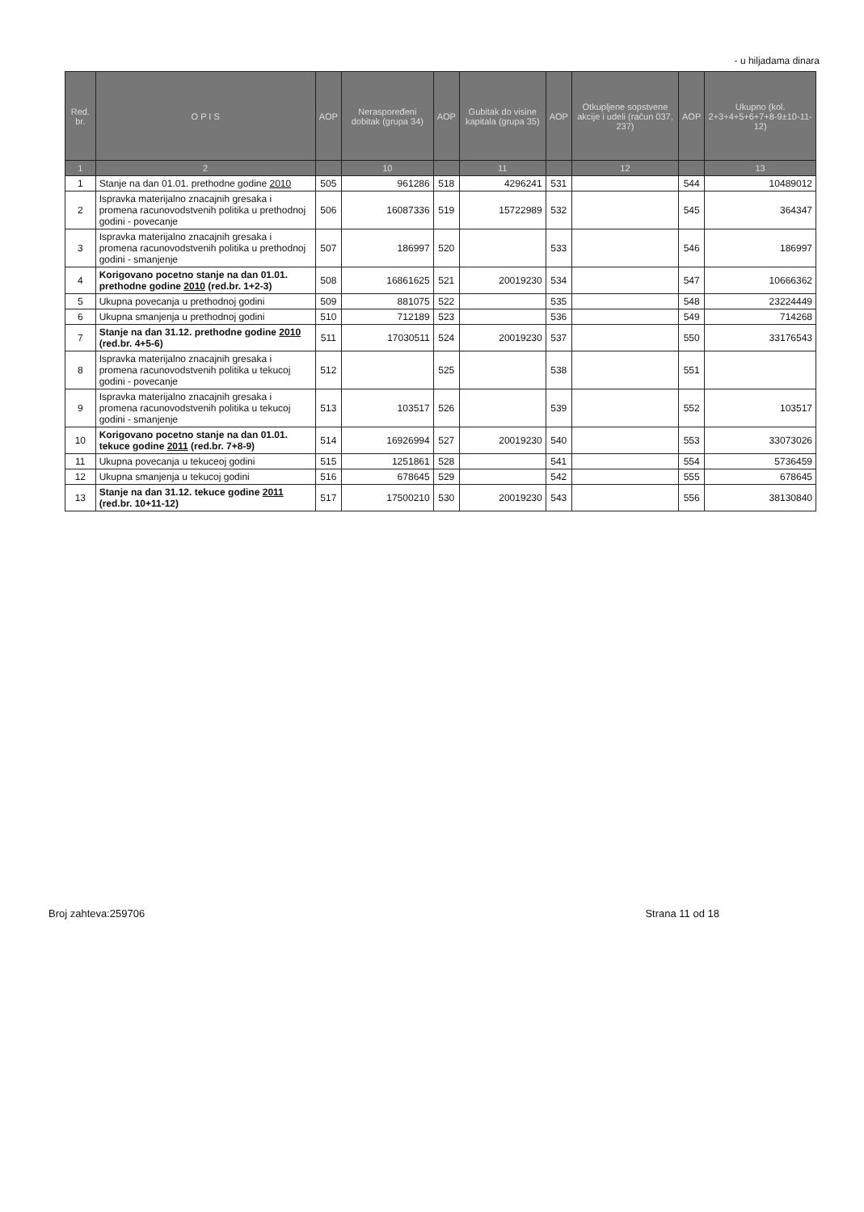- u hiljadama dinara
| Red. br. | O P I S | AOP | Neraspoređeni dobitak (grupa 34) | AOP | Gubitak do visine kapitala (grupa 35) | AOP | Otkupljene sopstvene akcije i udeli (račun 037, 237) | AOP | Ukupno (kol. 2+3+4+5+6+7+8-9±10-11-12) |
| --- | --- | --- | --- | --- | --- | --- | --- | --- | --- |
| 1 | 2 | | 10 | | 11 | | 12 | | 13 |
| 1 | Stanje na dan 01.01. prethodne godine 2010 | 505 | 961286 | 518 | 4296241 | 531 | | 544 | 10489012 |
| 2 | Ispravka materijalno znacajnih gresaka i promena racunovodstvenih politika u prethodnoj godini - povecanje | 506 | 16087336 | 519 | 15722989 | 532 | | 545 | 364347 |
| 3 | Ispravka materijalno znacajnih gresaka i promena racunovodstvenih politika u prethodnoj godini - smanjenje | 507 | 186997 | 520 | | 533 | | 546 | 186997 |
| 4 | Korigovano pocetno stanje na dan 01.01. prethodne godine 2010 (red.br. 1+2-3) | 508 | 16861625 | 521 | 20019230 | 534 | | 547 | 10666362 |
| 5 | Ukupna povecanja u prethodnoj godini | 509 | 881075 | 522 | | 535 | | 548 | 23224449 |
| 6 | Ukupna smanjenja u prethodnoj godini | 510 | 712189 | 523 | | 536 | | 549 | 714268 |
| 7 | Stanje na dan 31.12. prethodne godine 2010 (red.br. 4+5-6) | 511 | 17030511 | 524 | 20019230 | 537 | | 550 | 33176543 |
| 8 | Ispravka materijalno znacajnih gresaka i promena racunovodstvenih politika u tekucoj godini - povecanje | 512 | | 525 | | 538 | | 551 | |
| 9 | Ispravka materijalno znacajnih gresaka i promena racunovodstvenih politika u tekucoj godini - smanjenje | 513 | 103517 | 526 | | 539 | | 552 | 103517 |
| 10 | Korigovano pocetno stanje na dan 01.01. tekuce godine 2011 (red.br. 7+8-9) | 514 | 16926994 | 527 | 20019230 | 540 | | 553 | 33073026 |
| 11 | Ukupna povecanja u tekuceoj godini | 515 | 1251861 | 528 | | 541 | | 554 | 5736459 |
| 12 | Ukupna smanjenja u tekucoj godini | 516 | 678645 | 529 | | 542 | | 555 | 678645 |
| 13 | Stanje na dan 31.12. tekuce godine 2011 (red.br. 10+11-12) | 517 | 17500210 | 530 | 20019230 | 543 | | 556 | 38130840 |
Broj zahteva:259706 Strana 11 od 18